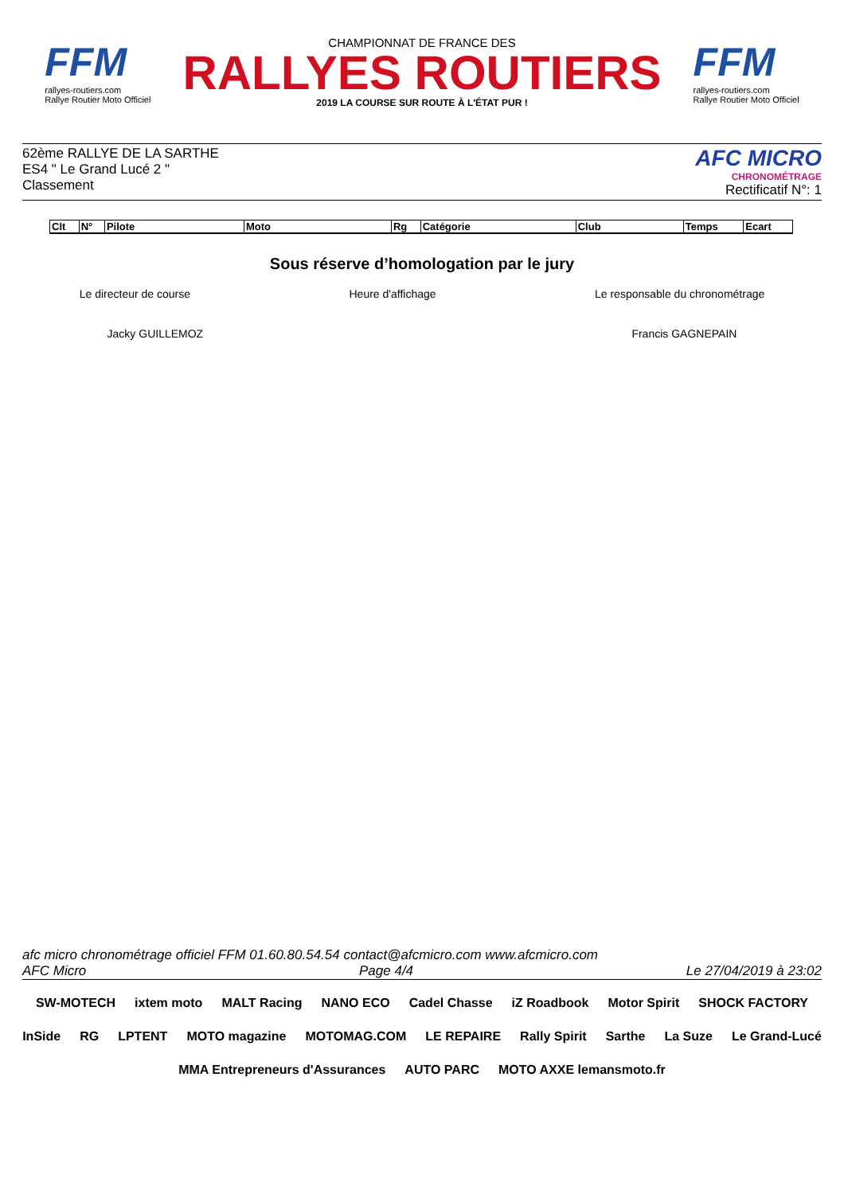FFM
rallyes-routiers.com
Rallye Routier Moto Officiel
CHAMPIONNAT DE FRANCE DES
RALLYES ROUTIERS
2019 LA COURSE SUR ROUTE À L'ÉTAT PUR !
FFM
rallyes-routiers.com
Rallye Routier Moto Officiel
62ème RALLYE DE LA SARTHE
ES4 " Le Grand Lucé 2 "
Classement
AFC MICRO
CHRONOMÉTRAGE
Rectificatif N°: 1
| Clt | N° | Pilote | Moto | Rg | Catégorie | Club | Temps | Ecart |
| --- | --- | --- | --- | --- | --- | --- | --- | --- |
Sous réserve d’homologation par le jury
Le directeur de course Heure d'affichage Le responsable du chronométrage
Jacky GUILLEMOZ Francis GAGNEPAIN
afc micro chronométrage officiel FFM 01.60.80.54.54 contact@afcmicro.com www.afcmicro.com
AFC Micro Page 4/4 Le 27/04/2019 à 23:02
SW-MOTECH ixtem moto MALT Racing NANO ECO Cadel Chasse iZ Roadbook Motor Spirit SHOCK FACTORY InSide RG LPTENT MOTO magazine MOTOMAG.COM LE REPAIRE Rally Spirit Sarthe La Suze Le Grand-Lucé MMA Entrepreneurs d'Assurances AUTO PARC MOTO AXXE lemansmoto.fr